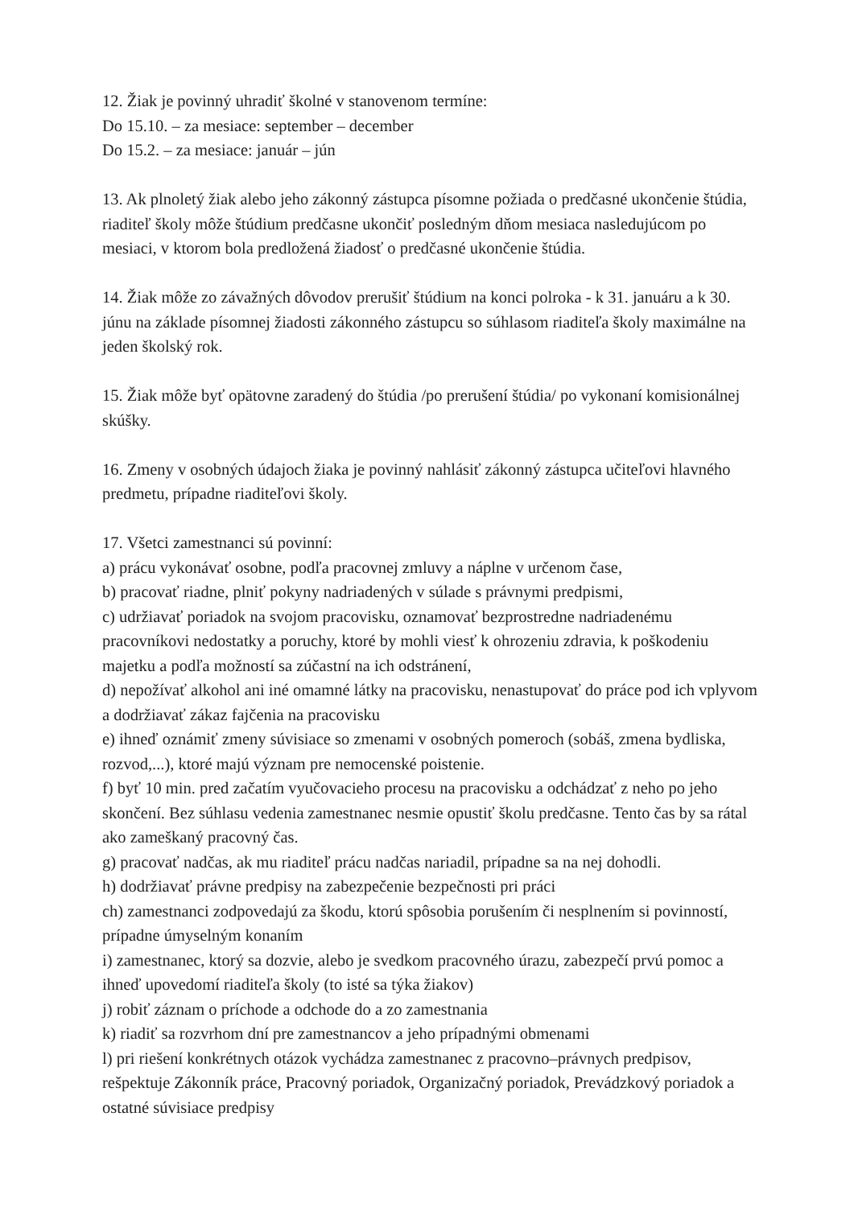12. Žiak je povinný uhradiť školné v stanovenom termíne:
Do 15.10. – za mesiace: september – december
Do 15.2. – za mesiace: január – jún
13. Ak plnoletý žiak alebo jeho zákonný zástupca písomne požiada o predčasné ukončenie štúdia, riaditeľ školy môže štúdium predčasne ukončiť posledným dňom mesiaca nasledujúcom po mesiaci, v ktorom bola predložená žiadosť o predčasné ukončenie štúdia.
14. Žiak môže zo závažných dôvodov prerušiť štúdium na konci polroka - k 31. januáru a k 30. júnu na základe písomnej žiadosti zákonného zástupcu so súhlasom riaditeľa školy maximálne na jeden školský rok.
15. Žiak môže byť opätovne zaradený do štúdia /po prerušení štúdia/ po vykonaní komisionálnej skúšky.
16. Zmeny v osobných údajoch žiaka je povinný nahlásiť zákonný zástupca učiteľovi hlavného predmetu, prípadne riaditeľovi školy.
17. Všetci zamestnanci sú povinní:
a) prácu vykonávať osobne, podľa pracovnej zmluvy a náplne v určenom čase,
b) pracovať riadne, plniť pokyny nadriadených v súlade s právnymi predpismi,
c) udržiavať poriadok na svojom pracovisku, oznamovať bezprostredne nadriadenému pracovníkovi nedostatky a poruchy, ktoré by mohli viesť k ohrozeniu zdravia, k poškodeniu majetku a podľa možností sa zúčastní na ich odstránení,
d) nepožívať alkohol ani iné omamné látky na pracovisku, nenastupovať do práce pod ich vplyvom a dodržiavať zákaz fajčenia na pracovisku
e) ihneď oznámiť zmeny súvisiace so zmenami v osobných pomeroch (sobáš, zmena bydliska, rozvod,...), ktoré majú význam pre nemocenské poistenie.
f) byť 10 min. pred začatím vyučovacieho procesu na pracovisku a odchádzať z neho po jeho skončení. Bez súhlasu vedenia zamestnanec nesmie opustiť školu predčasne. Tento čas by sa rátal ako zameškaný pracovný čas.
g) pracovať nadčas, ak mu riaditeľ prácu nadčas nariadil, prípadne sa na nej dohodli.
h) dodržiavať právne predpisy na zabezpečenie bezpečnosti pri práci
ch) zamestnanci zodpovedajú za škodu, ktorú spôsobia porušením či nesplnením si povinností, prípadne úmyselným konaním
i) zamestnanec, ktorý sa dozvie, alebo je svedkom pracovného úrazu, zabezpečí prvú pomoc a ihneď upovedomí riaditeľa školy (to isté sa týka žiakov)
j) robiť záznam o príchode a odchode do a zo zamestnania
k) riadiť sa rozvrhom dní pre zamestnancov a jeho prípadnými obmenami
l) pri riešení konkrétnych otázok vychádza zamestnanec z pracovno–právnych predpisov, rešpektuje Zákonník práce, Pracovný poriadok, Organizačný poriadok, Prevádzkový poriadok a ostatné súvisiace predpisy